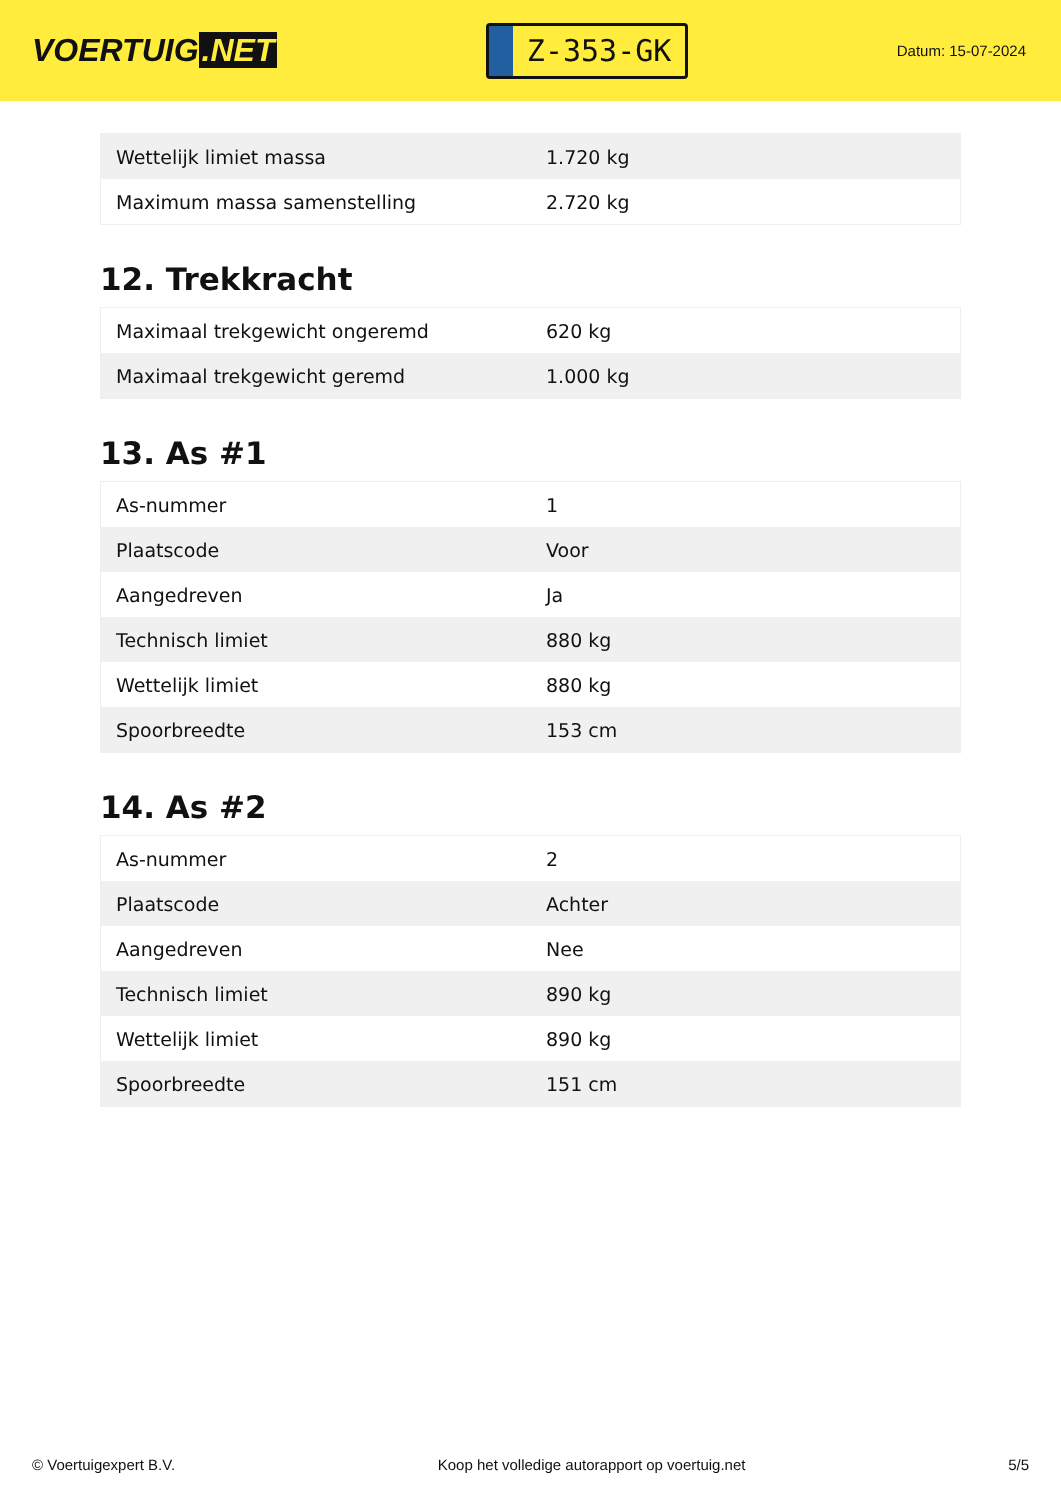VOERTUIG.NET
Z-353-GK
Datum: 15-07-2024
| Wettelijk limiet massa | 1.720 kg |
| Maximum massa samenstelling | 2.720 kg |
12. Trekkracht
| Maximaal trekgewicht ongeremd | 620 kg |
| Maximaal trekgewicht geremd | 1.000 kg |
13. As #1
| As-nummer | 1 |
| Plaatscode | Voor |
| Aangedreven | Ja |
| Technisch limiet | 880 kg |
| Wettelijk limiet | 880 kg |
| Spoorbreedte | 153 cm |
14. As #2
| As-nummer | 2 |
| Plaatscode | Achter |
| Aangedreven | Nee |
| Technisch limiet | 890 kg |
| Wettelijk limiet | 890 kg |
| Spoorbreedte | 151 cm |
© Voertuigexpert B.V. Koop het volledige autorapport op voertuig.net 5/5